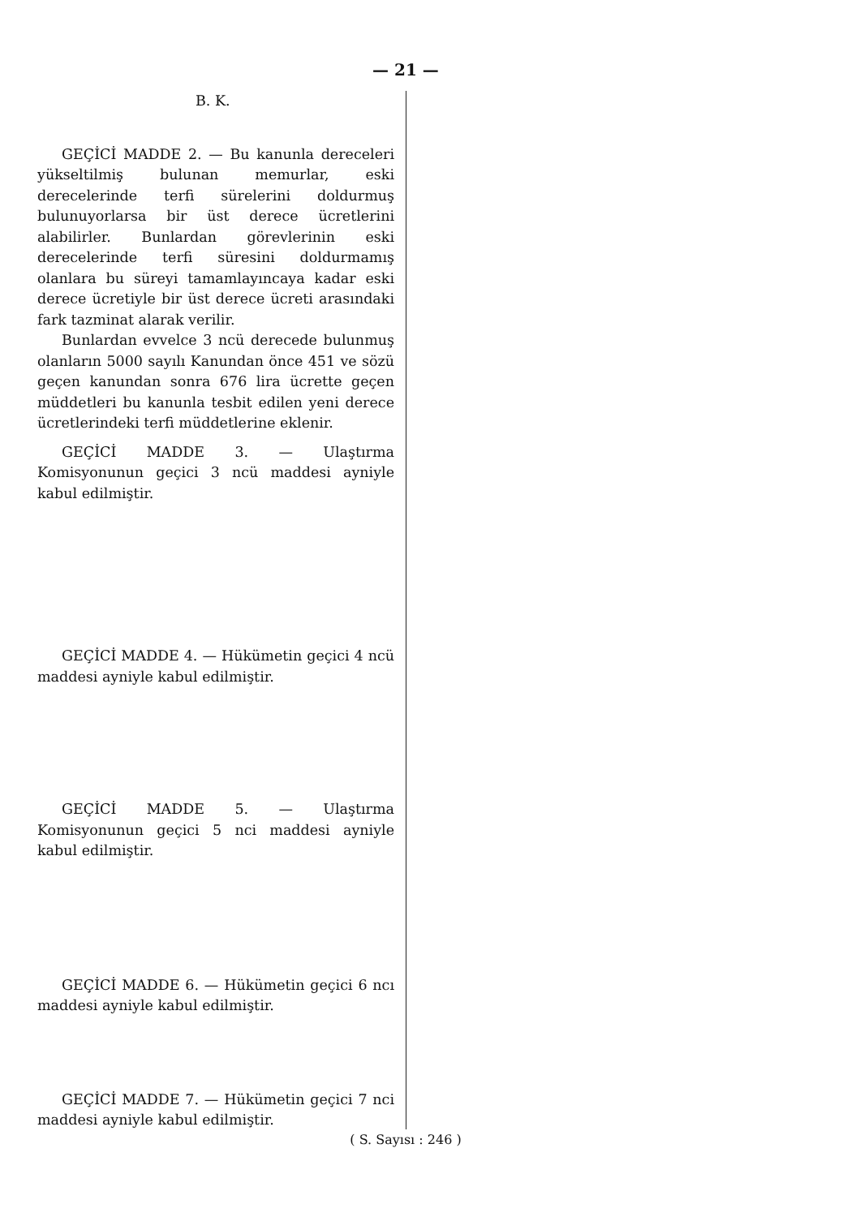— 21 —
B. K.
GEÇİCİ MADDE 2. — Bu kanunla dereceleri yükseltilmiş bulunan memurlar, eski derecelerinde terfi sürelerini doldurmuş bulunuyorlarsa bir üst derece ücretlerini alabilirler. Bunlardan görevlerinin eski derecelerinde terfi süresini doldurmamış olanlara bu süreyi tamamlayıncaya kadar eski derece ücretiyle bir üst derece ücreti arasındaki fark tazminat alarak verilir.
Bunlardan evvelce 3 ncü derecede bulunmuş olanların 5000 sayılı Kanundan önce 451 ve sözü geçen kanundan sonra 676 lira ücrette geçen müddetleri bu kanunla tesbit edilen yeni derece ücretlerindeki terfi müddetlerine eklenir.
GEÇİCİ MADDE 3. — Ulaştırma Komisyonunun geçici 3 ncü maddesi ayniyle kabul edilmiştir.
GEÇİCİ MADDE 4. — Hükümetin geçici 4 ncü maddesi ayniyle kabul edilmiştir.
GEÇİCİ MADDE 5. — Ulaştırma Komisyonunun geçici 5 nci maddesi ayniyle kabul edilmiştir.
GEÇİCİ MADDE 6. — Hükümetin geçici 6 ncı maddesi ayniyle kabul edilmiştir.
GEÇİCİ MADDE 7. — Hükümetin geçici 7 nci maddesi ayniyle kabul edilmiştir.
( S. Sayısı : 246 )